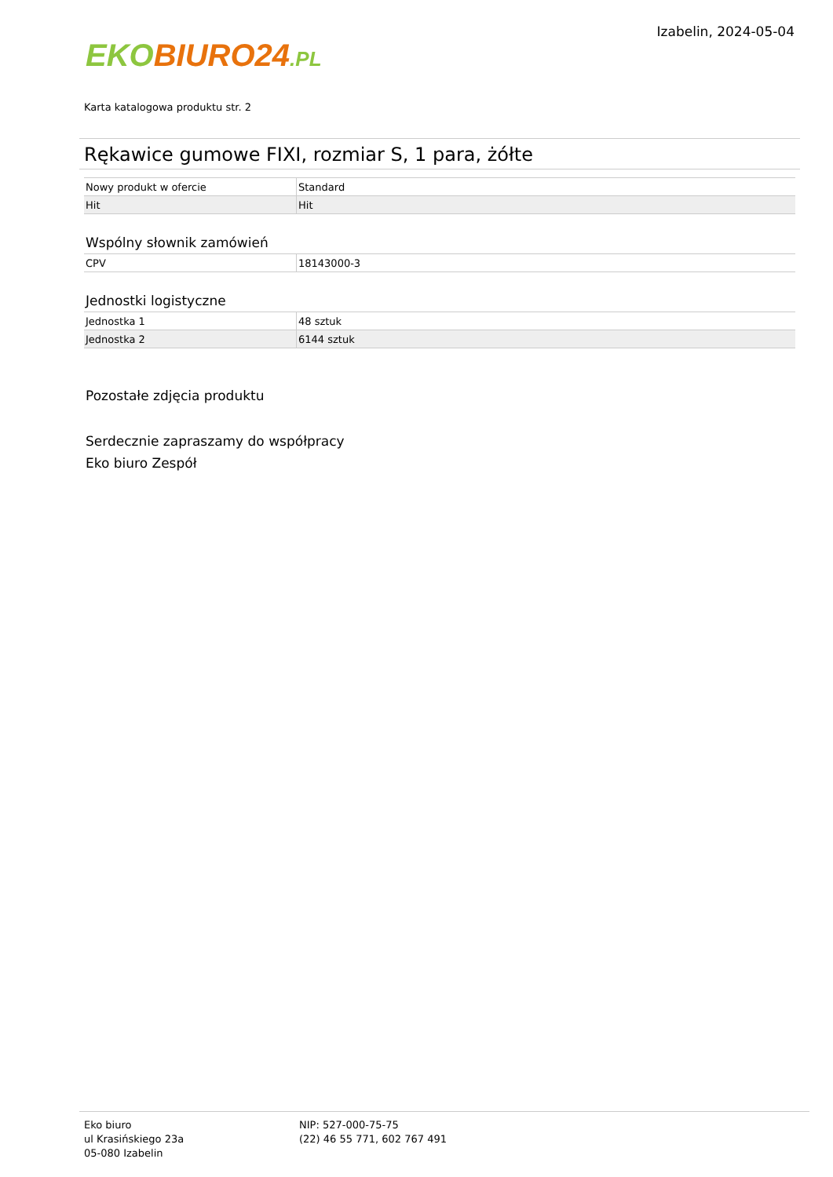EKO BIURO24.PL
Izabelin, 2024-05-04
Karta katalogowa produktu str. 2
Rękawice gumowe FIXI, rozmiar S, 1 para, żółte
| Nowy produkt w ofercie | Standard |
| Hit | Hit |
Wspólny słownik zamówień
| CPV | 18143000-3 |
Jednostki logistyczne
| Jednostka 1 | 48 sztuk |
| Jednostka 2 | 6144 sztuk |
Pozostałe zdjęcia produktu
Serdecznie zapraszamy do współpracy
Eko biuro Zespół
Eko biuro
ul Krasińskiego 23a
05-080 Izabelin
NIP: 527-000-75-75
(22) 46 55 771, 602 767 491